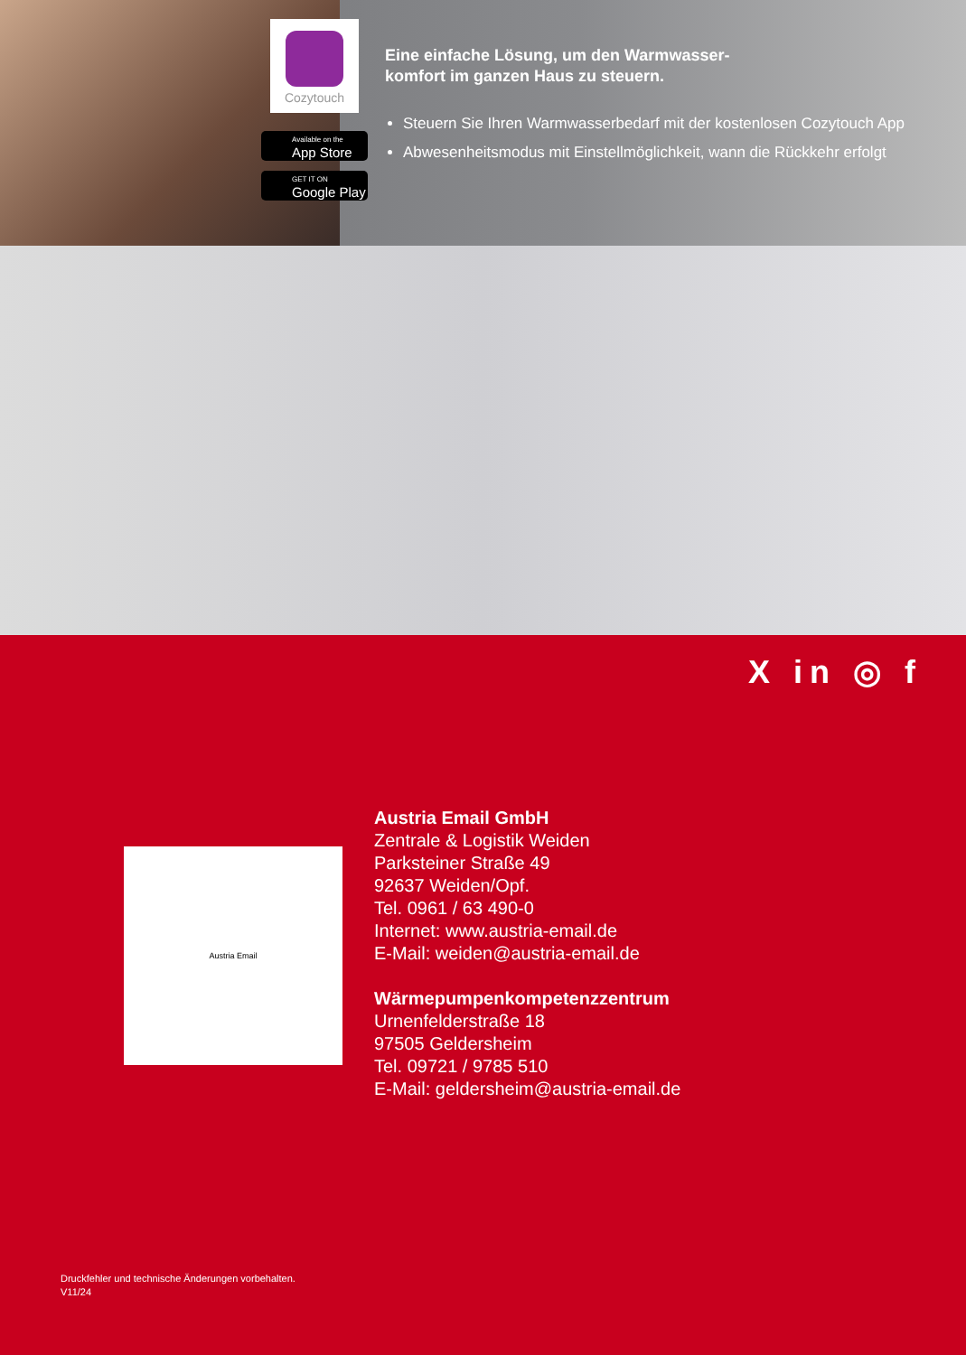Cozytouch
Available on the
App Store
GET IT ON
Google Play
Eine einfache Lösung, um den Warmwasser-
komfort im ganzen Haus zu steuern.
Steuern Sie Ihren Warmwasserbedarf mit der kostenlosen Cozytouch App
Abwesenheitsmodus mit Einstellmöglichkeit, wann die Rückkehr erfolgt
X in ◎ f
Austria Email
Austria Email GmbH
Zentrale & Logistik Weiden
Parksteiner Straße 49
92637 Weiden/Opf.
Tel. 0961 / 63 490-0
Internet: www.austria-email.de
E-Mail: weiden@austria-email.de
Wärmepumpenkompetenzzentrum
Urnenfelderstraße 18
97505 Geldersheim
Tel. 09721 / 9785 510
E-Mail: geldersheim@austria-email.de
Druckfehler und technische Änderungen vorbehalten.
V11/24